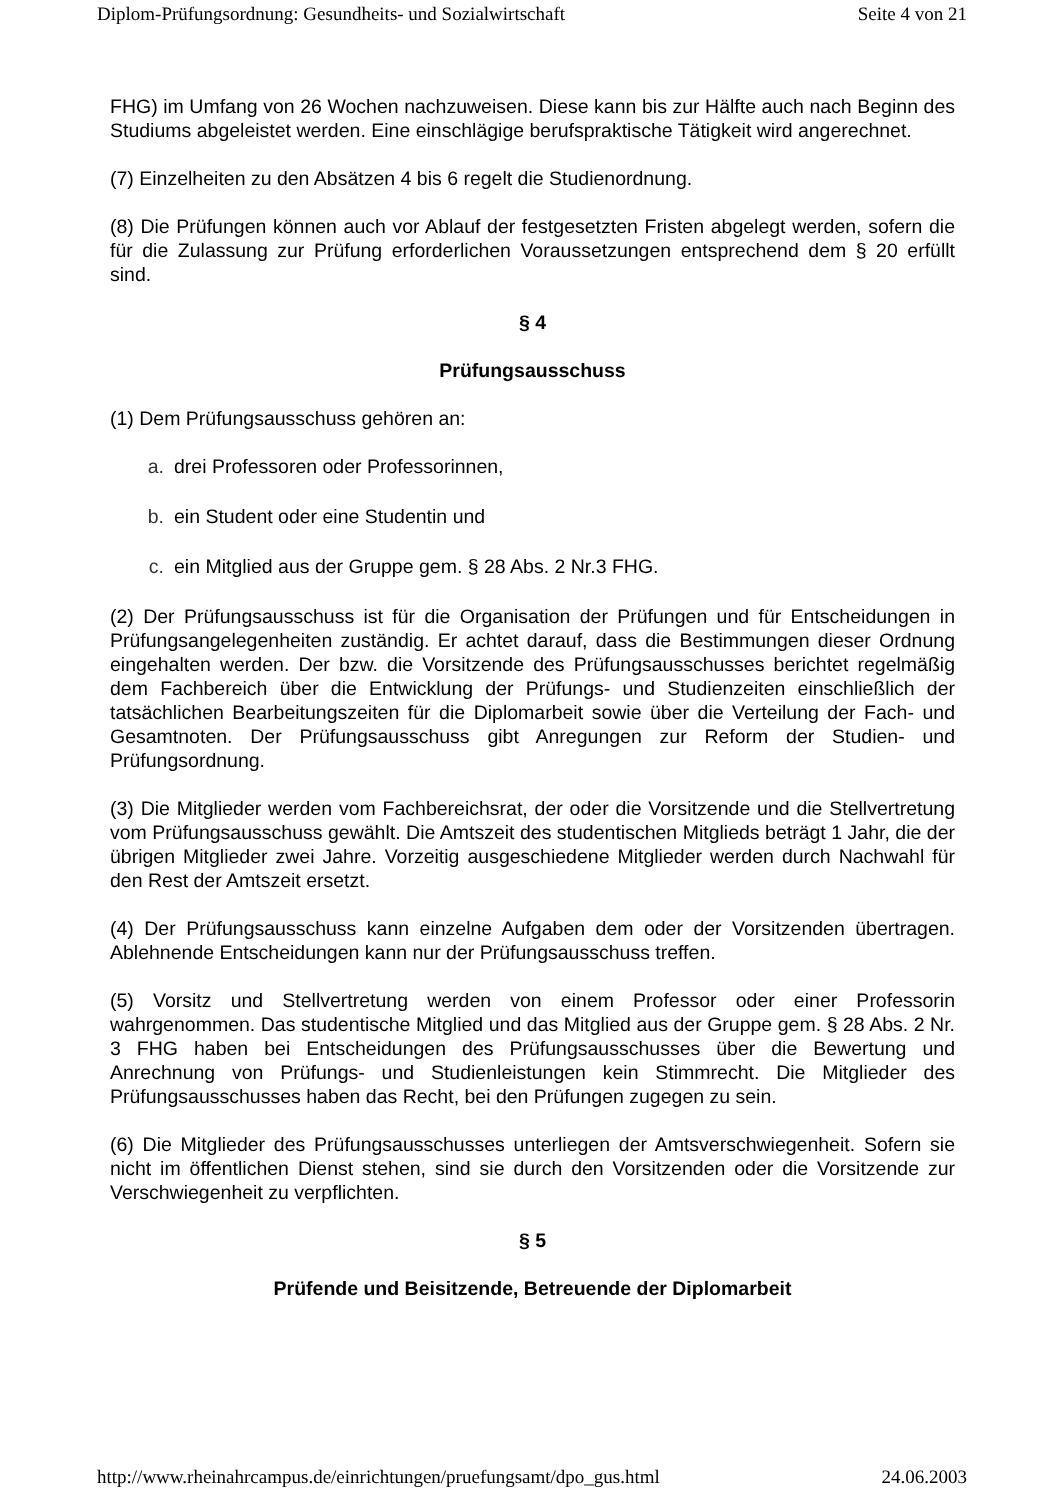Diplom-Prüfungsordnung: Gesundheits- und Sozialwirtschaft Seite 4 von 21
FHG) im Umfang von 26 Wochen nachzuweisen. Diese kann bis zur Hälfte auch nach Beginn des Studiums abgeleistet werden. Eine einschlägige berufspraktische Tätigkeit wird angerechnet.
(7) Einzelheiten zu den Absätzen 4 bis 6 regelt die Studienordnung.
(8) Die Prüfungen können auch vor Ablauf der festgesetzten Fristen abgelegt werden, sofern die für die Zulassung zur Prüfung erforderlichen Voraussetzungen entsprechend dem § 20 erfüllt sind.
§ 4
Prüfungsausschuss
(1) Dem Prüfungsausschuss gehören an:
a. drei Professoren oder Professorinnen,
b. ein Student oder eine Studentin und
c. ein Mitglied aus der Gruppe gem. § 28 Abs. 2 Nr.3 FHG.
(2) Der Prüfungsausschuss ist für die Organisation der Prüfungen und für Entscheidungen in Prüfungsangelegenheiten zuständig. Er achtet darauf, dass die Bestimmungen dieser Ordnung eingehalten werden. Der bzw. die Vorsitzende des Prüfungsausschusses berichtet regelmäßig dem Fachbereich über die Entwicklung der Prüfungs- und Studienzeiten einschließlich der tatsächlichen Bearbeitungszeiten für die Diplomarbeit sowie über die Verteilung der Fach- und Gesamtnoten. Der Prüfungsausschuss gibt Anregungen zur Reform der Studien- und Prüfungsordnung.
(3) Die Mitglieder werden vom Fachbereichsrat, der oder die Vorsitzende und die Stellvertretung vom Prüfungsausschuss gewählt. Die Amtszeit des studentischen Mitglieds beträgt 1 Jahr, die der übrigen Mitglieder zwei Jahre. Vorzeitig ausgeschiedene Mitglieder werden durch Nachwahl für den Rest der Amtszeit ersetzt.
(4) Der Prüfungsausschuss kann einzelne Aufgaben dem oder der Vorsitzenden übertragen. Ablehnende Entscheidungen kann nur der Prüfungsausschuss treffen.
(5) Vorsitz und Stellvertretung werden von einem Professor oder einer Professorin wahrgenommen. Das studentische Mitglied und das Mitglied aus der Gruppe gem. § 28 Abs. 2 Nr. 3 FHG haben bei Entscheidungen des Prüfungsausschusses über die Bewertung und Anrechnung von Prüfungs- und Studienleistungen kein Stimmrecht. Die Mitglieder des Prüfungsausschusses haben das Recht, bei den Prüfungen zugegen zu sein.
(6) Die Mitglieder des Prüfungsausschusses unterliegen der Amtsverschwiegenheit. Sofern sie nicht im öffentlichen Dienst stehen, sind sie durch den Vorsitzenden oder die Vorsitzende zur Verschwiegenheit zu verpflichten.
§ 5
Prüfende und Beisitzende, Betreuende der Diplomarbeit
http://www.rheinahrcampus.de/einrichtungen/pruefungsamt/dpo_gus.html 24.06.2003